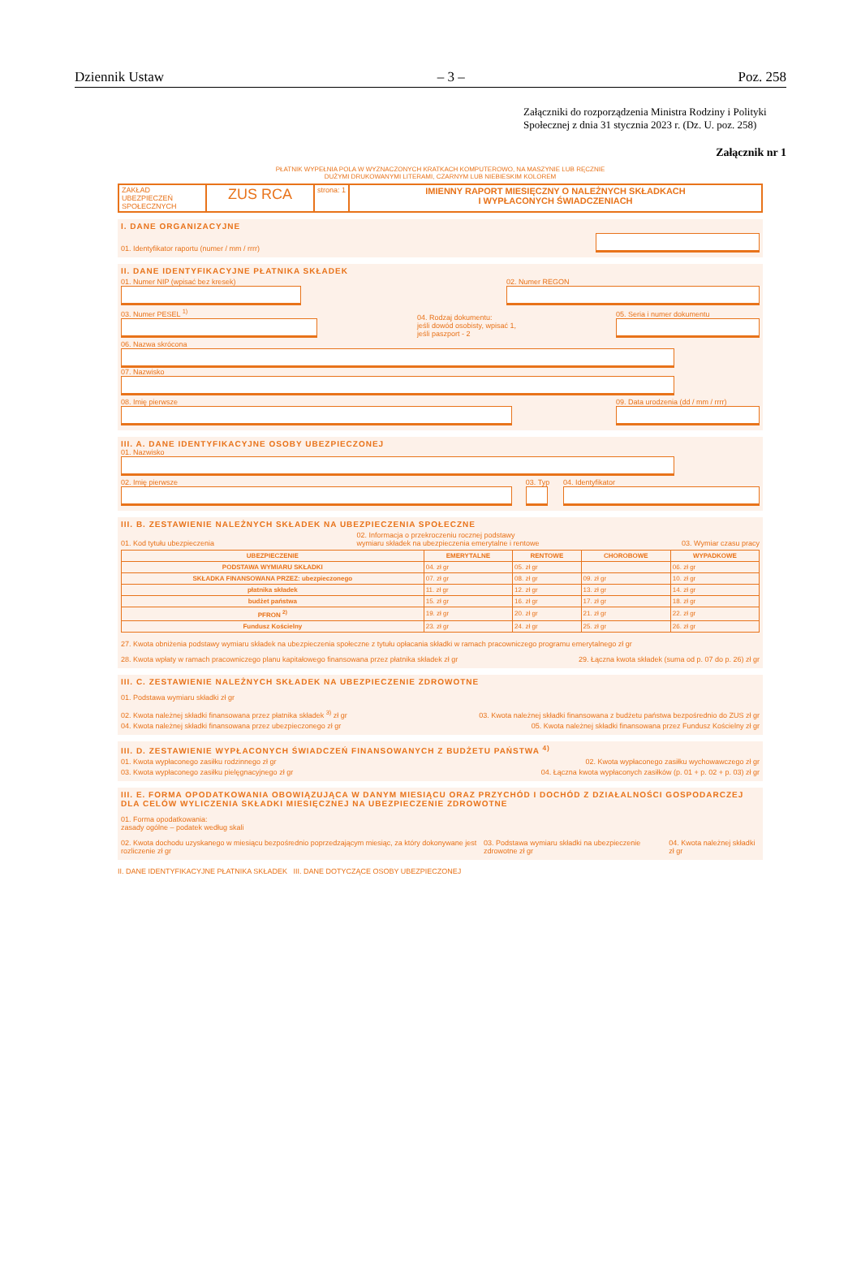Dziennik Ustaw – 3 – Poz. 258
Załączniki do rozporządzenia Ministra Rodziny i Polityki Społecznej z dnia 31 stycznia 2023 r. (Dz. U. poz. 258)
Załącznik nr 1
PŁATNIK WYPEŁNIA POLA W WYZNACZONYCH KRATKACH KOMPUTEROWO, NA MASZYNIE LUB RĘCZNIE
DUŻYMI DRUKOWANYMI LITERAMI, CZARNYM LUB NIEBIESKIM KOLOREM
ZAKŁAD UBEZPIECZEŃ SPOŁECZNYCH
ZUS RCA
strona: 1
IMIENNY RAPORT MIESIĘCZNY O NALEŻNYCH SKŁADKACH
I WYPŁACONYCH ŚWIADCZENIACH
I. DANE ORGANIZACYJNE
01. Identyfikator raportu (numer / mm / rrrr)
II. DANE IDENTYFIKACYJNE PŁATNIKA SKŁADEK
01. Numer NIP (wpisać bez kresek)
02. Numer REGON
03. Numer PESEL <sup>1)</sup>
04. Rodzaj dokumentu:
jeśli dowód osobisty, wpisać 1,
jeśli paszport - 2 05. Seria i numer dokumentu
06. Nazwa skrócona
07. Nazwisko
08. Imię pierwsze
09. Data urodzenia (dd / mm / rrrr)
III. A. DANE IDENTYFIKACYJNE OSOBY UBEZPIECZONEJ
01. Nazwisko
02. Imię pierwsze
03. Typ
04. Identyfikator
III. B. ZESTAWIENIE NALEŻNYCH SKŁADEK NA UBEZPIECZENIA SPOŁECZNE
01. Kod tytułu ubezpieczenia 02. Informacja o przekroczeniu rocznej podstawy
wymiaru składek na ubezpieczenia emerytalne i rentowe 03. Wymiar czasu pracy
| UBEZPIECZENIE | EMERYTALNE | RENTOWE | CHOROBOWE | WYPADKOWE |
| --- | --- | --- | --- | --- |
| PODSTAWA WYMIARU SKŁADKI | 04. zł gr | 05. zł gr | | 06. zł gr |
| SKŁADKA FINANSOWANA PRZEZ: ubezpieczonego | 07. zł gr | 08. zł gr | 09. zł gr | 10. zł gr |
| płatnika składek | 11. zł gr | 12. zł gr | 13. zł gr | 14. zł gr |
| budżet państwa | 15. zł gr | 16. zł gr | 17. zł gr | 18. zł gr |
| PFRON <sup>2)</sup> | 19. zł gr | 20. zł gr | 21. zł gr | 22. zł gr |
| Fundusz Kościelny | 23. zł gr | 24. zł gr | 25. zł gr | 26. zł gr |
27. Kwota obniżenia podstawy wymiaru składek na ubezpieczenia społeczne z tytułu opłacania składki w ramach pracowniczego programu emerytalnego zł gr
28. Kwota wpłaty w ramach pracowniczego planu kapitałowego finansowana przez płatnika składek zł gr 29. Łączna kwota składek (suma od p. 07 do p. 26) zł gr
III. C. ZESTAWIENIE NALEŻNYCH SKŁADEK NA UBEZPIECZENIE ZDROWOTNE
01. Podstawa wymiaru składki zł gr
02. Kwota należnej składki finansowana przez płatnika składek <sup>3)</sup> zł gr 03. Kwota należnej składki finansowana z budżetu państwa bezpośrednio do ZUS zł gr
04. Kwota należnej składki finansowana przez ubezpieczonego zł gr 05. Kwota należnej składki finansowana przez Fundusz Kościelny zł gr
III. D. ZESTAWIENIE WYPŁACONYCH ŚWIADCZEŃ FINANSOWANYCH Z BUDŻETU PAŃSTWA <sup>4)</sup>
01. Kwota wypłaconego zasiłku rodzinnego zł gr 02. Kwota wypłaconego zasiłku wychowawczego zł gr
03. Kwota wypłaconego zasiłku pielęgnacyjnego zł gr 04. Łączna kwota wypłaconych zasiłków (p. 01 + p. 02 + p. 03) zł gr
III. E. FORMA OPODATKOWANIA OBOWIĄZUJĄCA W DANYM MIESIĄCU ORAZ PRZYCHÓD I DOCHÓD Z DZIAŁALNOŚCI GOSPODARCZEJ DLA CELÓW WYLICZENIA SKŁADKI MIESIĘCZNEJ NA UBEZPIECZENIE ZDROWOTNE
01. Forma opodatkowania:
zasady ogólne – podatek według skali
02. Kwota dochodu uzyskanego w miesiącu bezpośrednio poprzedzającym miesiąc, za który dokonywane jest rozliczenie zł gr 03. Podstawa wymiaru składki na ubezpieczenie zdrowotne zł gr 04. Kwota należnej składki zł gr
II. DANE IDENTYFIKACYJNE PŁATNIKA SKŁADEK III. DANE DOTYCZĄCE OSOBY UBEZPIECZONEJ